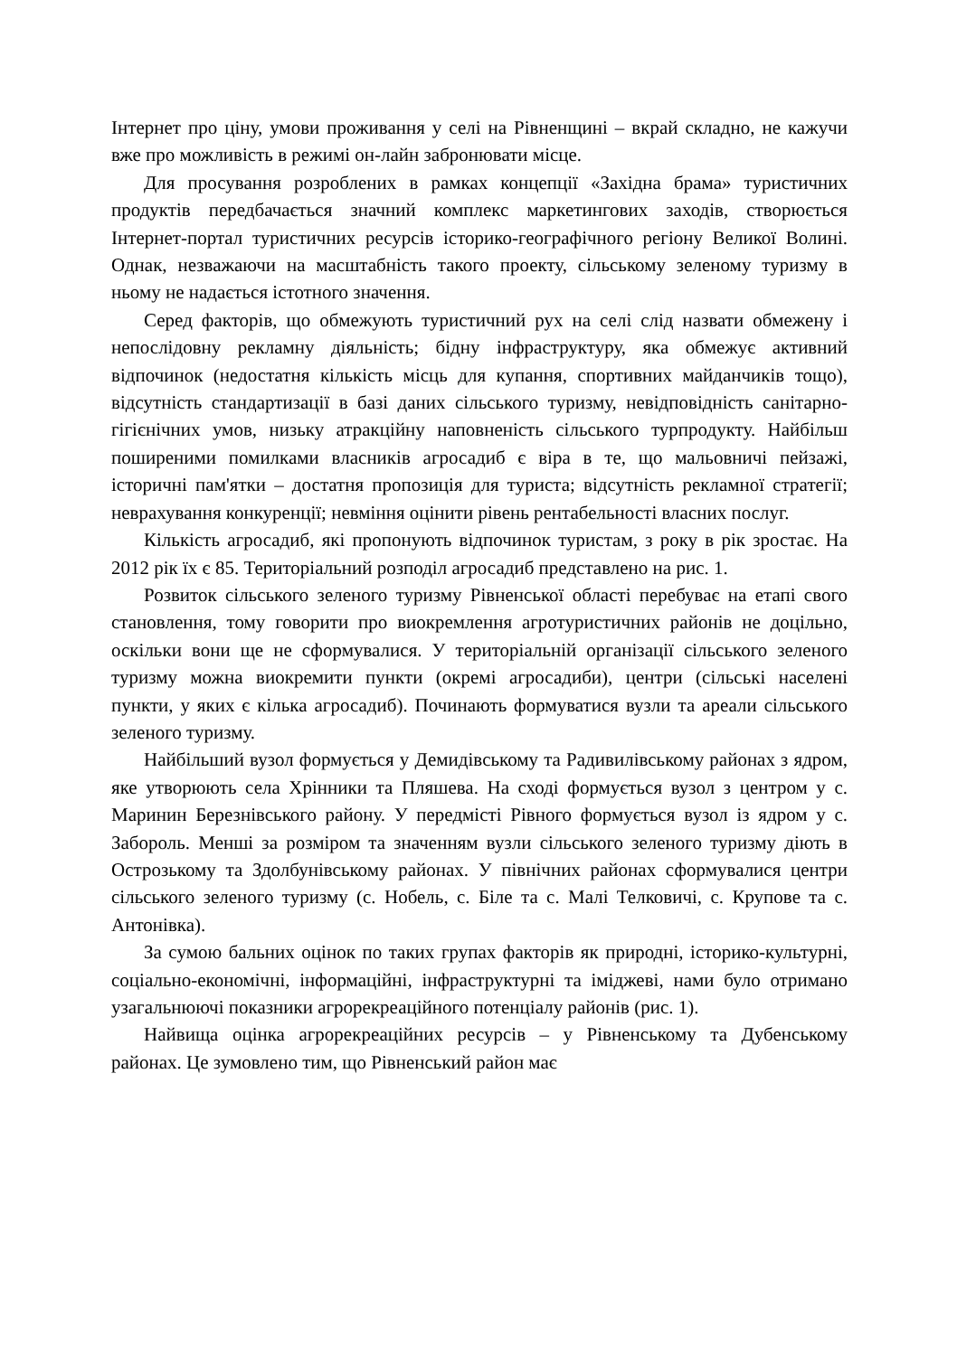Інтернет про ціну, умови проживання у селі на Рівненщині – вкрай складно, не кажучи вже про можливість в режимі он-лайн забронювати місце.
Для просування розроблених в рамках концепції «Західна брама» туристичних продуктів передбачається значний комплекс маркетингових заходів, створюється Інтернет-портал туристичних ресурсів історико-географічного регіону Великої Волині. Однак, незважаючи на масштабність такого проекту, сільському зеленому туризму в ньому не надається істотного значення.
Серед факторів, що обмежують туристичний рух на селі слід назвати обмежену і непослідовну рекламну діяльність; бідну інфраструктуру, яка обмежує активний відпочинок (недостатня кількість місць для купання, спортивних майданчиків тощо), відсутність стандартизації в базі даних сільського туризму, невідповідність санітарно-гігієнічних умов, низьку атракційну наповненість сільського турпродукту. Найбільш поширеними помилками власників агросадиб є віра в те, що мальовничі пейзажі, історичні пам'ятки – достатня пропозиція для туриста; відсутність рекламної стратегії; неврахування конкуренції; невміння оцінити рівень рентабельності власних послуг.
Кількість агросадиб, які пропонують відпочинок туристам, з року в рік зростає. На 2012 рік їх є 85. Територіальний розподіл агросадиб представлено на рис. 1.
Розвиток сільського зеленого туризму Рівненської області перебуває на етапі свого становлення, тому говорити про виокремлення агротуристичних районів не доцільно, оскільки вони ще не сформувалися. У територіальній організації сільського зеленого туризму можна виокремити пункти (окремі агросадиби), центри (сільські населені пункти, у яких є кілька агросадиб). Починають формуватися вузли та ареали сільського зеленого туризму.
Найбільший вузол формується у Демидівському та Радивилівському районах з ядром, яке утворюють села Хрінники та Пляшева. На сході формується вузол з центром у с. Маринин Березнівського району. У передмісті Рівного формується вузол із ядром у с. Забороль. Менші за розміром та значенням вузли сільського зеленого туризму діють в Острозькому та Здолбунівському районах. У північних районах сформувалися центри сільського зеленого туризму (с. Нобель, с. Біле та с. Малі Телковичі, с. Крупове та с. Антонівка).
За сумою бальних оцінок по таких групах факторів як природні, історико-культурні, соціально-економічні, інформаційні, інфраструктурні та іміджеві, нами було отримано узагальнюючі показники агрорекреаційного потенціалу районів (рис. 1).
Найвища оцінка агрорекреаційних ресурсів – у Рівненському та Дубенському районах. Це зумовлено тим, що Рівненський район має